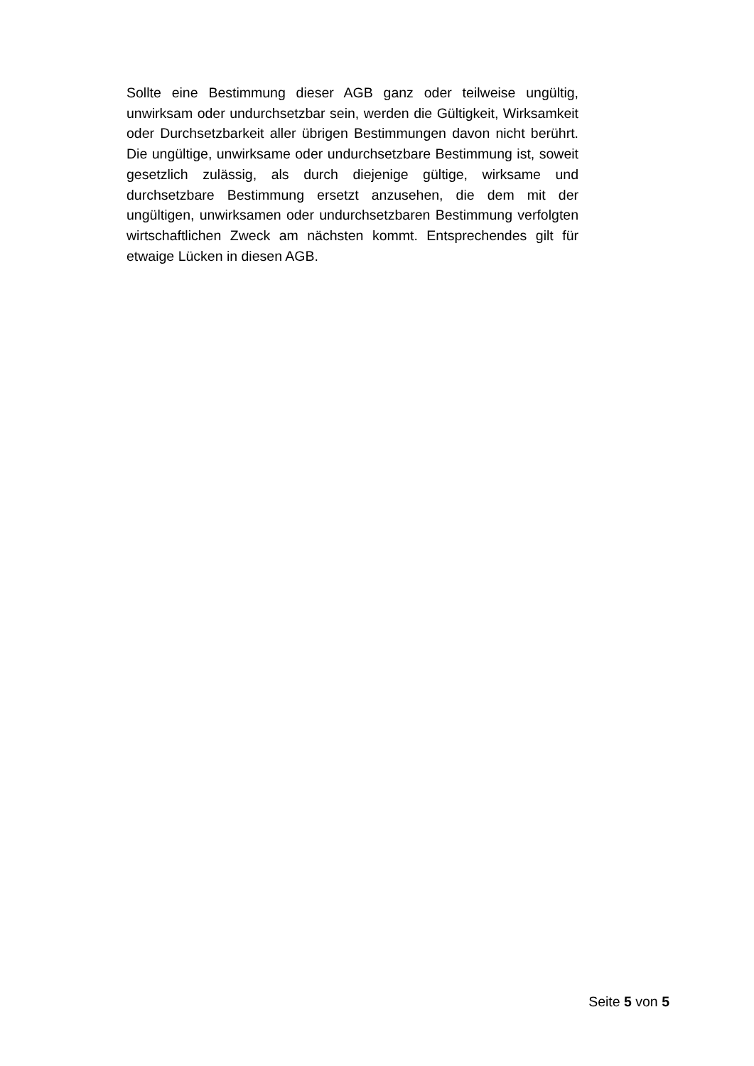Sollte eine Bestimmung dieser AGB ganz oder teilweise ungültig, unwirksam oder undurchsetzbar sein, werden die Gültigkeit, Wirksamkeit oder Durchsetzbarkeit aller übrigen Bestimmungen davon nicht berührt. Die ungültige, unwirksame oder undurchsetzbare Bestimmung ist, soweit gesetzlich zulässig, als durch diejenige gültige, wirksame und durchsetzbare Bestimmung ersetzt anzusehen, die dem mit der ungültigen, unwirksamen oder undurchsetzbaren Bestimmung verfolgten wirtschaftlichen Zweck am nächsten kommt. Entsprechendes gilt für etwaige Lücken in diesen AGB.
Seite 5 von 5